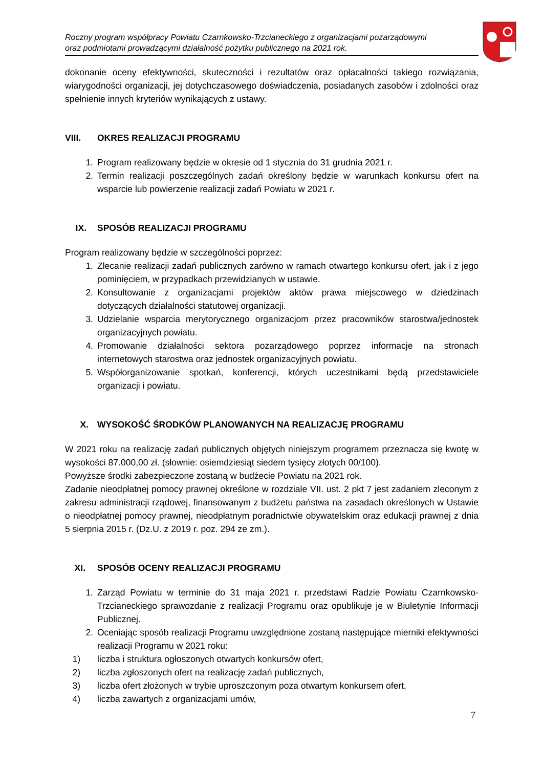Roczny program współpracy Powiatu Czarnkowsko-Trzcianeckiego z organizacjami pozarządowymi
oraz podmiotami prowadzącymi działalność pożytku publicznego na 2021 rok.
dokonanie oceny efektywności, skuteczności i rezultatów oraz opłacalności takiego rozwiązania, wiarygodności organizacji, jej dotychczasowego doświadczenia, posiadanych zasobów i zdolności oraz spełnienie innych kryteriów wynikających z ustawy.
VIII. OKRES REALIZACJI PROGRAMU
1. Program realizowany będzie w okresie od 1 stycznia do 31 grudnia 2021 r.
2. Termin realizacji poszczególnych zadań określony będzie w warunkach konkursu ofert na wsparcie lub powierzenie realizacji zadań Powiatu w 2021 r.
IX. SPOSÓB REALIZACJI PROGRAMU
Program realizowany będzie w szczególności poprzez:
1. Zlecanie realizacji zadań publicznych zarówno w ramach otwartego konkursu ofert, jak i z jego pominięciem, w przypadkach przewidzianych w ustawie.
2. Konsultowanie z organizacjami projektów aktów prawa miejscowego w dziedzinach dotyczących działalności statutowej organizacji.
3. Udzielanie wsparcia merytorycznego organizacjom przez pracowników starostwa/jednostek organizacyjnych powiatu.
4. Promowanie działalności sektora pozarządowego poprzez informacje na stronach internetowych starostwa oraz jednostek organizacyjnych powiatu.
5. Współorganizowanie spotkań, konferencji, których uczestnikami będą przedstawiciele organizacji i powiatu.
X. WYSOKOŚĆ ŚRODKÓW PLANOWANYCH NA REALIZACJĘ PROGRAMU
W 2021 roku na realizację zadań publicznych objętych niniejszym programem przeznacza się kwotę w wysokości 87.000,00 zł. (słownie: osiemdziesiąt siedem tysięcy złotych 00/100).
Powyższe środki zabezpieczone zostaną w budżecie Powiatu na 2021 rok.
Zadanie nieodpłatnej pomocy prawnej określone w rozdziale VII. ust. 2 pkt 7 jest zadaniem zleconym z zakresu administracji rządowej, finansowanym z budżetu państwa na zasadach określonych w Ustawie o nieodpłatnej pomocy prawnej, nieodpłatnym poradnictwie obywatelskim oraz edukacji prawnej z dnia 5 sierpnia 2015 r. (Dz.U. z 2019 r. poz. 294 ze zm.).
XI. SPOSÓB OCENY REALIZACJI PROGRAMU
1. Zarząd Powiatu w terminie do 31 maja 2021 r. przedstawi Radzie Powiatu Czarnkowsko-Trzcianeckiego sprawozdanie z realizacji Programu oraz opublikuje je w Biuletynie Informacji Publicznej.
2. Oceniając sposób realizacji Programu uwzględnione zostaną następujące mierniki efektywności realizacji Programu w 2021 roku:
1) liczba i struktura ogłoszonych otwartych konkursów ofert,
2) liczba zgłoszonych ofert na realizację zadań publicznych,
3) liczba ofert złożonych w trybie uproszczonym poza otwartym konkursem ofert,
4) liczba zawartych z organizacjami umów,
7